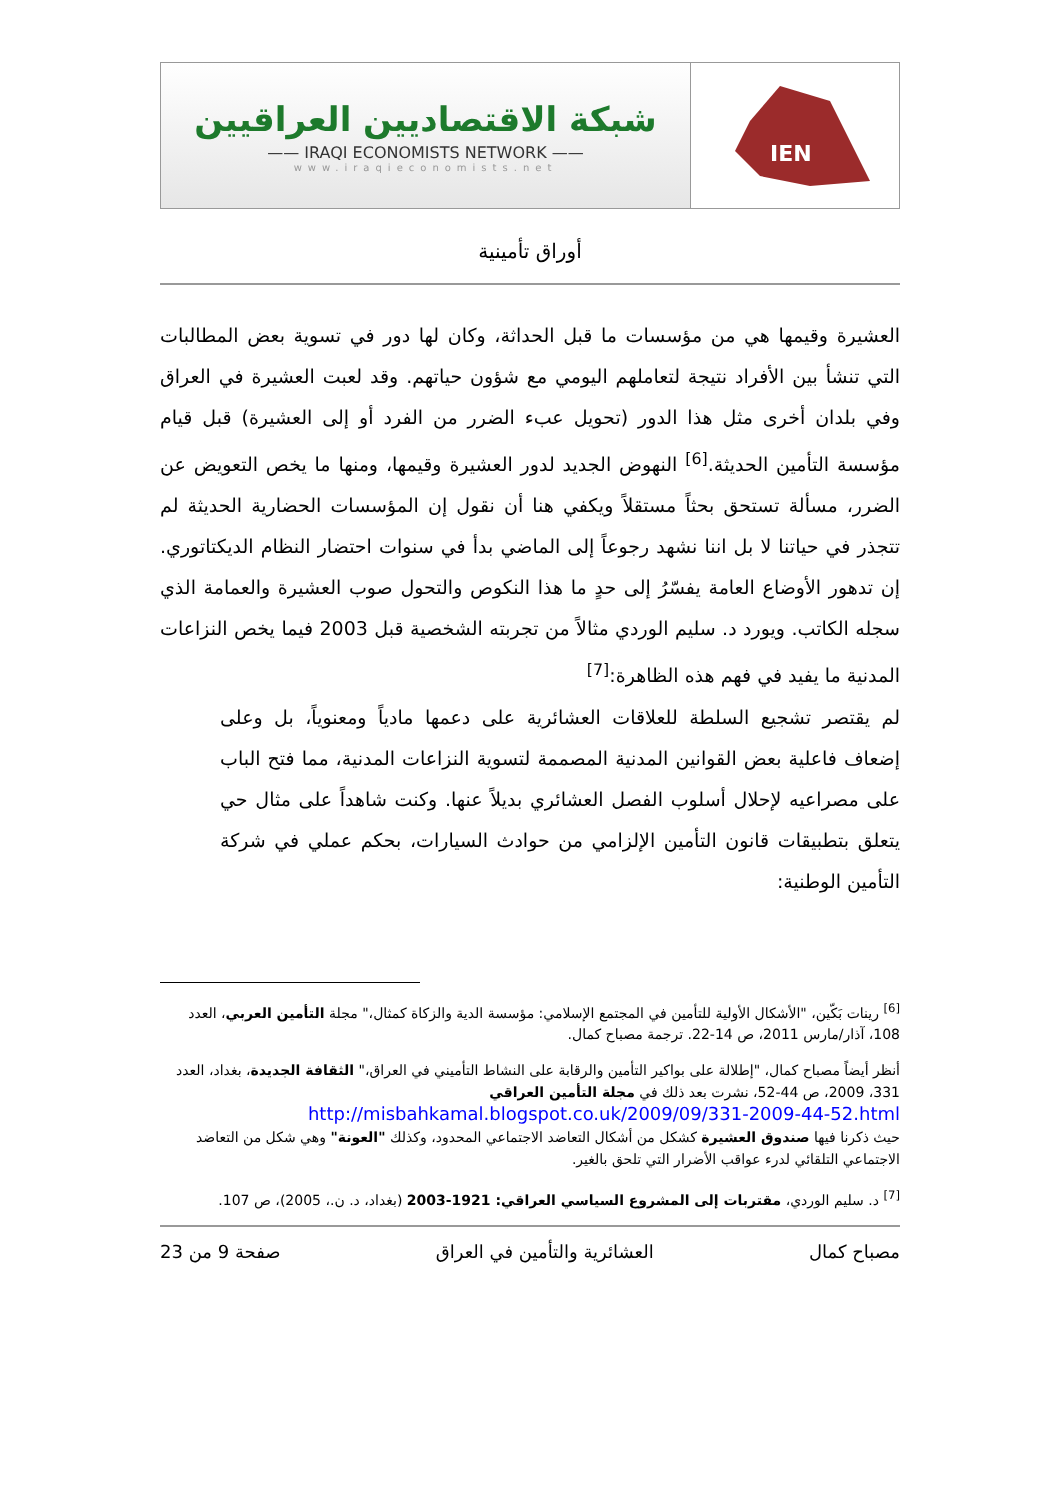شبكة الاقتصاديين العراقيين
—— IRAQI ECONOMISTS NETWORK ——
www.iraqieconomists.net
IEN
أوراق تأمينية
العشيرة وقيمها هي من مؤسسات ما قبل الحداثة، وكان لها دور في تسوية بعض المطالبات التي تنشأ بين الأفراد نتيجة لتعاملهم اليومي مع شؤون حياتهم. وقد لعبت العشيرة في العراق وفي بلدان أخرى مثل هذا الدور (تحويل عبء الضرر من الفرد أو إلى العشيرة) قبل قيام مؤسسة التأمين الحديثة.<sup>[6]</sup> النهوض الجديد لدور العشيرة وقيمها، ومنها ما يخص التعويض عن الضرر، مسألة تستحق بحثاً مستقلاً ويكفي هنا أن نقول إن المؤسسات الحضارية الحديثة لم تتجذر في حياتنا لا بل اننا نشهد رجوعاً إلى الماضي بدأ في سنوات احتضار النظام الديكتاتوري. إن تدهور الأوضاع العامة يفسّرُ إلى حدٍ ما هذا النكوص والتحول صوب العشيرة والعمامة الذي سجله الكاتب. ويورد د. سليم الوردي مثالاً من تجربته الشخصية قبل 2003 فيما يخص النزاعات المدنية ما يفيد في فهم هذه الظاهرة:<sup>[7]</sup>
لم يقتصر تشجيع السلطة للعلاقات العشائرية على دعمها مادياً ومعنوياً، بل وعلى إضعاف فاعلية بعض القوانين المدنية المصممة لتسوية النزاعات المدنية، مما فتح الباب على مصراعيه لإحلال أسلوب الفصل العشائري بديلاً عنها. وكنت شاهداً على مثال حي يتعلق بتطبيقات قانون التأمين الإلزامي من حوادث السيارات، بحكم عملي في شركة التأمين الوطنية:
<sup>[6]</sup> رينات بَكّين، "الأشكال الأولية للتأمين في المجتمع الإسلامي: مؤسسة الدية والزكاة كمثال،" مجلة التأمين العربي، العدد 108، آذار/مارس 2011، ص 14-22. ترجمة مصباح كمال.
أنظر أيضاً مصباح كمال، "إطلالة على بواكير التأمين والرقابة على النشاط التأميني في العراق،" الثقافة الجديدة، بغداد، العدد 331، 2009، ص 44-52، نشرت بعد ذلك في مجلة التأمين العراقي
http://misbahkamal.blogspot.co.uk/2009/09/331-2009-44-52.html
حيث ذكرنا فيها صندوق العشيرة كشكل من أشكال التعاضد الاجتماعي المحدود، وكذلك "العونة" وهي شكل من التعاضد الاجتماعي التلقائي لدرء عواقب الأضرار التي تلحق بالغير.
<sup>[7]</sup> د. سليم الوردي، مقتربات إلى المشروع السياسي العراقي: 1921-2003 (بغداد، د. ن.، 2005)، ص 107.
مصباح كمال العشائرية والتأمين في العراق صفحة 9 من 23